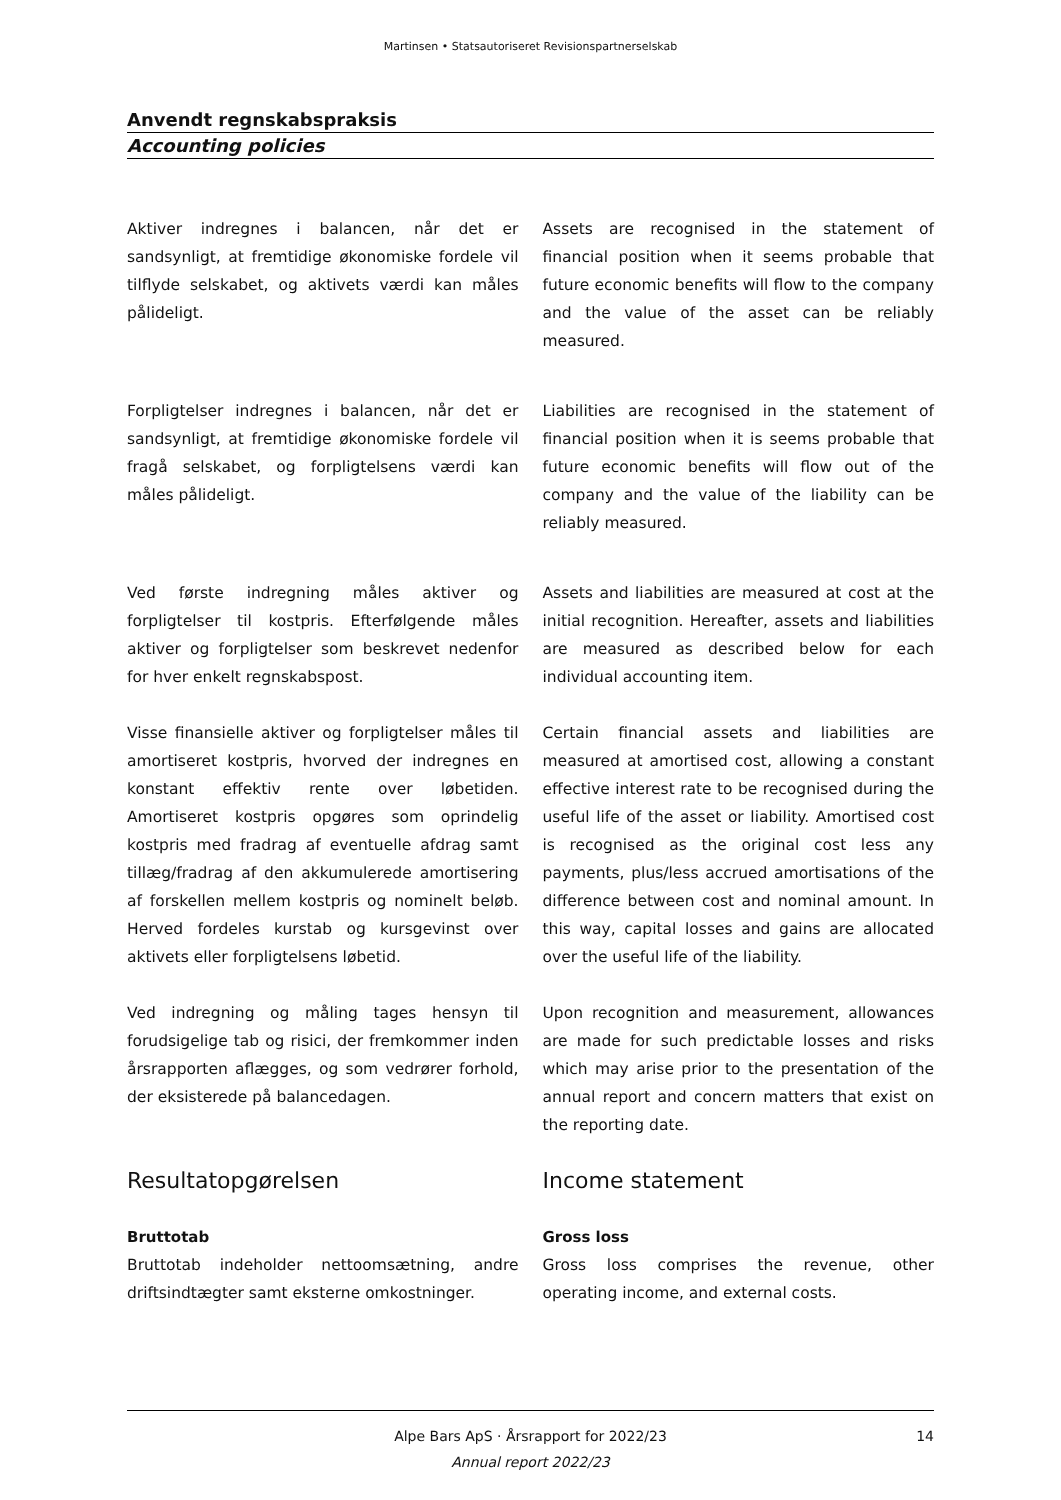Martinsen • Statsautoriseret Revisionspartnerselskab
Anvendt regnskabspraksis
Accounting policies
Aktiver indregnes i balancen, når det er sandsynligt, at fremtidige økonomiske fordele vil tilflyde selskabet, og aktivets værdi kan måles pålideligt.
Assets are recognised in the statement of financial position when it seems probable that future economic benefits will flow to the company and the value of the asset can be reliably measured.
Forpligtelser indregnes i balancen, når det er sandsynligt, at fremtidige økonomiske fordele vil fragå selskabet, og forpligtelsens værdi kan måles pålideligt.
Liabilities are recognised in the statement of financial position when it is seems probable that future economic benefits will flow out of the company and the value of the liability can be reliably measured.
Ved første indregning måles aktiver og forpligtelser til kostpris. Efterfølgende måles aktiver og forpligtelser som beskrevet nedenfor for hver enkelt regnskabspost.
Assets and liabilities are measured at cost at the initial recognition. Hereafter, assets and liabilities are measured as described below for each individual accounting item.
Visse finansielle aktiver og forpligtelser måles til amortiseret kostpris, hvorved der indregnes en konstant effektiv rente over løbetiden. Amortiseret kostpris opgøres som oprindelig kostpris med fradrag af eventuelle afdrag samt tillæg/fradrag af den akkumulerede amortisering af forskellen mellem kostpris og nominelt beløb. Herved fordeles kurstab og kursgevinst over aktivets eller forpligtelsens løbetid.
Certain financial assets and liabilities are measured at amortised cost, allowing a constant effective interest rate to be recognised during the useful life of the asset or liability. Amortised cost is recognised as the original cost less any payments, plus/less accrued amortisations of the difference between cost and nominal amount. In this way, capital losses and gains are allocated over the useful life of the liability.
Ved indregning og måling tages hensyn til forudsigelige tab og risici, der fremkommer inden årsrapporten aflægges, og som vedrører forhold, der eksisterede på balancedagen.
Upon recognition and measurement, allowances are made for such predictable losses and risks which may arise prior to the presentation of the annual report and concern matters that exist on the reporting date.
Resultatopgørelsen Income statement
Bruttotab
Bruttotab indeholder nettoomsætning, andre driftsindtægter samt eksterne omkostninger.
Gross loss
Gross loss comprises the revenue, other operating income, and external costs.
Alpe Bars ApS · Årsrapport for 2022/23
Annual report 2022/23
14